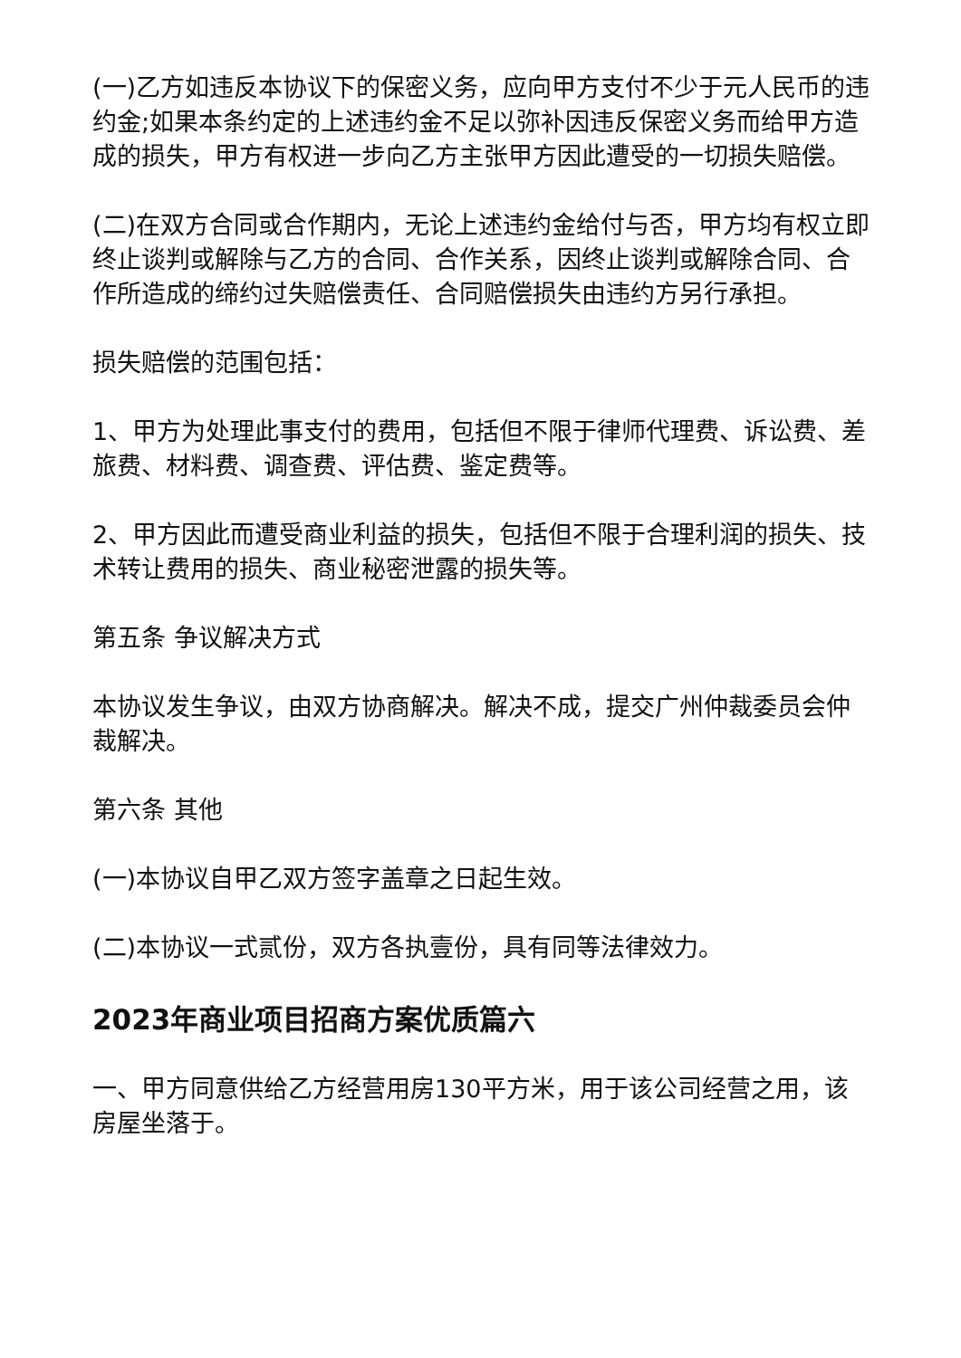(一)乙方如违反本协议下的保密义务，应向甲方支付不少于元人民币的违约金;如果本条约定的上述违约金不足以弥补因违反保密义务而给甲方造成的损失，甲方有权进一步向乙方主张甲方因此遭受的一切损失赔偿。
(二)在双方合同或合作期内，无论上述违约金给付与否，甲方均有权立即终止谈判或解除与乙方的合同、合作关系，因终止谈判或解除合同、合作所造成的缔约过失赔偿责任、合同赔偿损失由违约方另行承担。
损失赔偿的范围包括：
1、甲方为处理此事支付的费用，包括但不限于律师代理费、诉讼费、差旅费、材料费、调查费、评估费、鉴定费等。
2、甲方因此而遭受商业利益的损失，包括但不限于合理利润的损失、技术转让费用的损失、商业秘密泄露的损失等。
第五条 争议解决方式
本协议发生争议，由双方协商解决。解决不成，提交广州仲裁委员会仲裁解决。
第六条 其他
(一)本协议自甲乙双方签字盖章之日起生效。
(二)本协议一式贰份，双方各执壹份，具有同等法律效力。
2023年商业项目招商方案优质篇六
一、甲方同意供给乙方经营用房130平方米，用于该公司经营之用，该房屋坐落于。